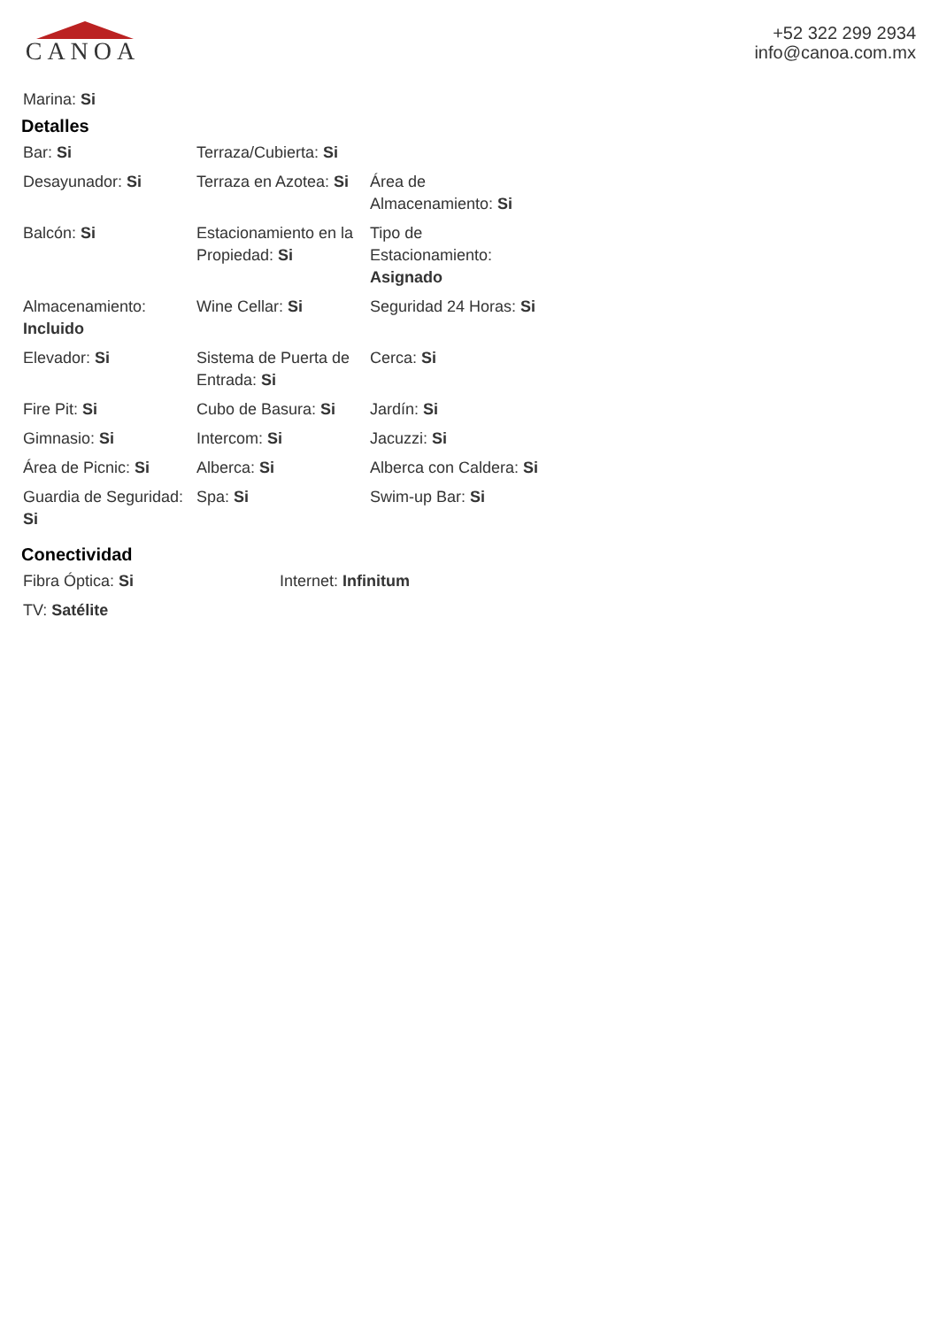CANOA
+52 322 299 2934
info@canoa.com.mx
Marina: Si
Detalles
| Bar: Si | Terraza/Cubierta: Si | |
| Desayunador: Si | Terraza en Azotea: Si | Área de Almacenamiento: Si |
| Balcón: Si | Estacionamiento en la Propiedad: Si | Tipo de Estacionamiento: Asignado |
| Almacenamiento: Incluido | Wine Cellar: Si | Seguridad 24 Horas: Si |
| Elevador: Si | Sistema de Puerta de Entrada: Si | Cerca: Si |
| Fire Pit: Si | Cubo de Basura: Si | Jardín: Si |
| Gimnasio: Si | Intercom: Si | Jacuzzi: Si |
| Área de Picnic: Si | Alberca: Si | Alberca con Caldera: Si |
| Guardia de Seguridad: Si | Spa: Si | Swim-up Bar: Si |
Conectividad
| Fibra Óptica: Si | Internet: Infinitum |
| TV: Satélite | |